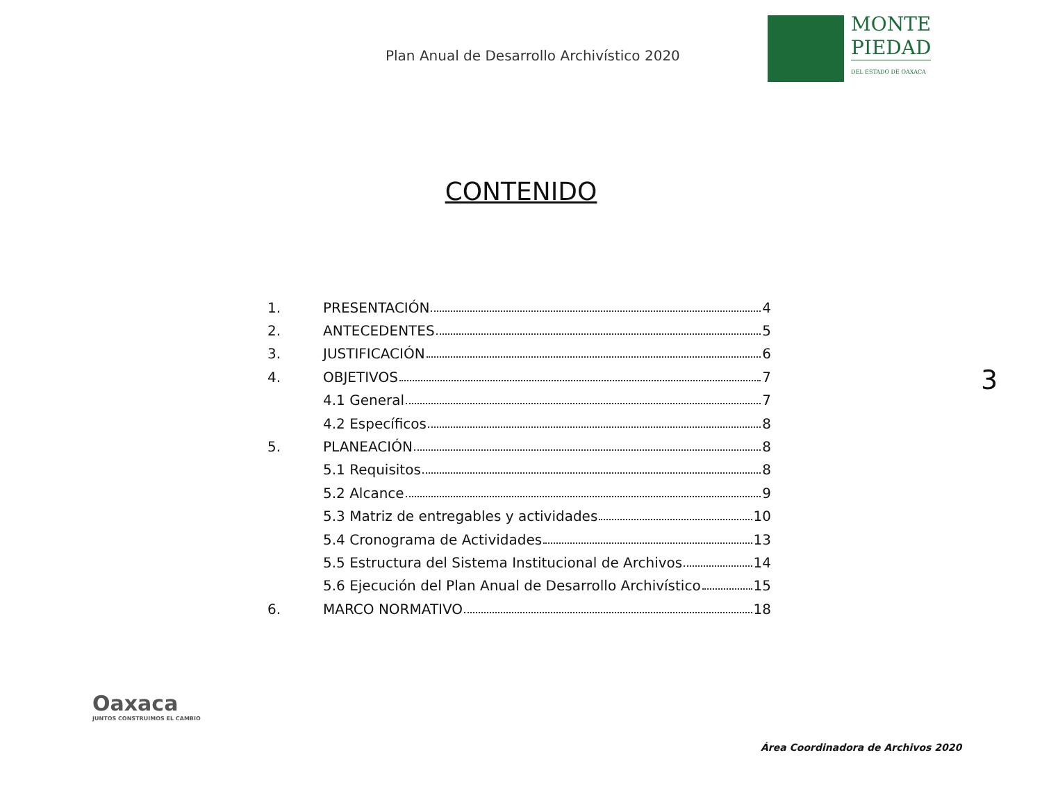Plan Anual de Desarrollo Archivístico 2020
MONTE
PIEDAD
DEL ESTADO DE OAXACA
CONTENIDO
1. PRESENTACIÓN 4
2. ANTECEDENTES 5
3. JUSTIFICACIÓN 6
4. OBJETIVOS 7
4.1 General 7
4.2 Específicos 8
5. PLANEACIÓN 8
5.1 Requisitos 8
5.2 Alcance 9
5.3 Matriz de entregables y actividades 10
5.4 Cronograma de Actividades 13
5.5 Estructura del Sistema Institucional de Archivos 14
5.6 Ejecución del Plan Anual de Desarrollo Archivístico 15
6. MARCO NORMATIVO 18
3
Oaxaca
JUNTOS CONSTRUIMOS EL CAMBIO
Área Coordinadora de Archivos 2020